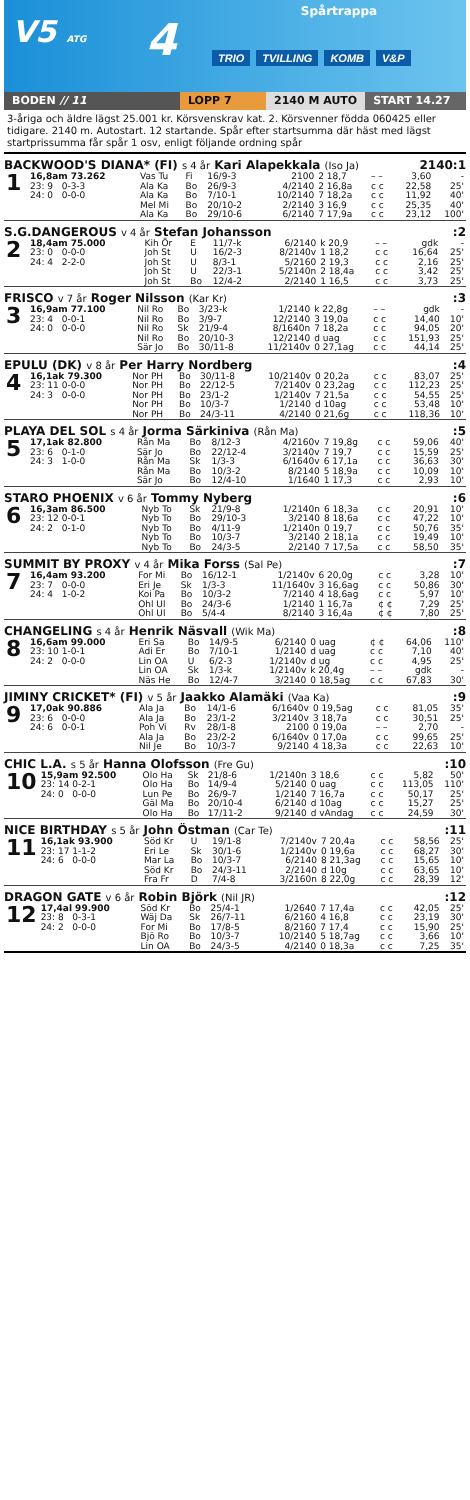V5 ATG
4
Spårtrappa
TRIO TVILLING KOMB V&P
BODEN // 11 LOPP 7 2140 M AUTO START 14.27
3-åriga och äldre lägst 25.001 kr. Körsvenskrav kat. 2. Körsvenner födda 060425 eller tidigare. 2140 m. Autostart. 12 startande. Spår efter startsumma där häst med lägst startprissumma får spår 1 osv, enligt följande ordning spår
BACKWOOD'S DIANA* (FI) s 4 år Kari Alapekkala (Iso Ja) 2140:1
| 1 | 16,8am 73.262 | Vas Tu | Fi | 16/9-3 | 2100 | 2 18,7 | – – | 3,60 | - |
| | 23: 9 0-3-3 | Ala Ka | Bo | 26/9-3 | 4/2140 | 2 16,8a | c c | 22,58 | 25' |
| | 24: 0 0-0-0 | Ala Ka | Bo | 7/10-1 | 10/2140 | 7 18,2a | c c | 11,92 | 40' |
| | | Mel Mi | Bo | 20/10-2 | 2/2140 | 3 16,9 | c c | 25,35 | 40' |
| | | Ala Ka | Bo | 29/10-6 | 6/2140 | 7 17,9a | c c | 23,12 | 100' |
S.G.DANGEROUS v 4 år Stefan Johansson:2
| 2 | 18,4am 75.000 | Kih Ör | E | 11/7-k | 6/2140 | k 20,9 | – – | gdk | - |
| | 23: 0 0-0-0 | Joh St | U | 16/2-3 | 8/2140v | 1 18,2 | c c | 16,64 | 25' |
| | 24: 4 2-2-0 | Joh St | U | 8/3-1 | 5/2160 | 2 19,3 | c c | 2,16 | 25' |
| | | Joh St | U | 22/3-1 | 5/2140n | 2 18,4a | c c | 3,42 | 25' |
| | | Joh St | Bo | 12/4-2 | 2/2140 | 1 16,5 | c c | 3,73 | 25' |
FRISCO v 7 år Roger Nilsson (Kar Kr):3
| 3 | 16,9am 77.100 | Nil Ro | Bo | 3/23-k | 1/2140 | k 22,8g | – – | gdk | - |
| | 23: 4 0-0-1 | Nil Ro | Bo | 3/9-7 | 12/2140 | 3 19,0a | c c | 14,40 | 10' |
| | 24: 0 0-0-0 | Nil Ro | Sk | 21/9-4 | 8/1640n | 7 18,2a | c c | 94,05 | 20' |
| | | Nil Ro | Bo | 20/10-3 | 12/2140 | d uag | c c | 151,93 | 25' |
| | | Sär Jo | Bo | 30/11-8 | 11/2140v | 0 27,1ag | c c | 44,14 | 25' |
EPULU (DK) v 8 år Per Harry Nordberg:4
| 4 | 16,1ak 79.300 | Nor PH | Bo | 30/11-8 | 10/2140v | 0 20,2a | c c | 83,07 | 25' |
| | 23: 11 0-0-0 | Nor PH | Bo | 22/12-5 | 7/2140v | 0 23,2ag | c c | 112,23 | 25' |
| | 24: 3 0-0-0 | Nor PH | Bo | 23/1-2 | 1/2140v | 7 21,5a | c c | 54,55 | 25' |
| | | Nor PH | Bo | 10/3-7 | 1/2140 | d 10ag | c c | 53,48 | 10' |
| | | Nor PH | Bo | 24/3-11 | 4/2140 | 0 21,6g | c c | 118,36 | 10' |
PLAYA DEL SOL s 4 år Jorma Särkiniva (Rån Ma):5
| 5 | 17,1ak 82.800 | Rån Ma | Bo | 8/12-3 | 4/2160v | 7 19,8g | c c | 59,06 | 40' |
| | 23: 6 0-1-0 | Sär Jo | Bo | 22/12-4 | 3/2140v | 7 19,7 | c c | 15,59 | 25' |
| | 24: 3 1-0-0 | Rån Ma | Sk | 1/3-3 | 6/1640v | 6 17,1a | c c | 36,63 | 30' |
| | | Rån Ma | Bo | 10/3-2 | 8/2140 | 5 18,9a | c c | 10,09 | 10' |
| | | Sär Jo | Bo | 12/4-10 | 1/1640 | 1 17,3 | c c | 2,93 | 10' |
STARO PHOENIX v 6 år Tommy Nyberg:6
| 6 | 16,3am 86.500 | Nyb To | Sk | 21/9-8 | 1/2140n | 6 18,3a | c c | 20,91 | 10' |
| | 23: 12 0-0-1 | Nyb To | Bo | 29/10-3 | 3/2140 | 8 18,6a | c c | 47,22 | 10' |
| | 24: 2 0-1-0 | Nyb To | Bo | 4/11-9 | 1/2140n | 0 19,7 | c c | 50,76 | 35' |
| | | Nyb To | Bo | 10/3-7 | 3/2140 | 2 18,1a | c c | 19,49 | 10' |
| | | Nyb To | Bo | 24/3-5 | 2/2140 | 7 17,5a | c c | 58,50 | 35' |
SUMMIT BY PROXY v 4 år Mika Forss (Sal Pe):7
| 7 | 16,4am 93.200 | For Mi | Bo | 16/12-1 | 1/2140v | 6 20,0g | c c | 3,28 | 10' |
| | 23: 7 0-0-0 | Eri Je | Sk | 1/3-3 | 11/1640v | 3 16,6ag | c c | 50,86 | 30' |
| | 24: 4 1-0-2 | Koi Pa | Bo | 10/3-2 | 7/2140 | 4 18,6ag | c c | 5,97 | 10' |
| | | Ohl Ul | Bo | 24/3-6 | 1/2140 | 1 16,7a | ¢ ¢ | 7,29 | 25' |
| | | Ohl Ul | Bo | 5/4-4 | 8/2140 | 3 16,4a | ¢ ¢ | 7,80 | 25' |
CHANGELING s 4 år Henrik Näsvall (Wik Ma):8
| 8 | 16,6am 99.000 | Eri Sa | Bo | 14/9-5 | 6/2140 | 0 uag | ¢ ¢ | 64,06 | 110' |
| | 23: 10 1-0-1 | Adi Er | Bo | 7/10-1 | 1/2140 | d uag | c c | 7,10 | 40' |
| | 24: 2 0-0-0 | Lin OA | U | 6/2-3 | 1/2140v | d ug | c c | 4,95 | 25' |
| | | Lin OA | Sk | 1/3-k | 1/2140v | k 20,4g | – – | gdk | - |
| | | Näs He | Bo | 12/4-7 | 3/2140 | 0 18,5ag | c c | 67,83 | 30' |
JIMINY CRICKET* (FI) v 5 år Jaakko Alamäki (Vaa Ka):9
| 9 | 17,0ak 90.886 | Ala Ja | Bo | 14/1-6 | 6/1640v | 0 19,5ag | c c | 81,05 | 35' |
| | 23: 6 0-0-0 | Ala Ja | Bo | 23/1-2 | 3/2140v | 3 18,7a | c c | 30,51 | 25' |
| | 24: 6 0-0-1 | Poh Vi | Rv | 28/1-8 | 2100 | 0 19,0a | – – | 2,70 | - |
| | | Ala Ja | Bo | 23/2-2 | 6/1640v | 0 17,0a | c c | 99,65 | 25' |
| | | Nil Je | Bo | 10/3-7 | 9/2140 | 4 18,3a | c c | 22,63 | 10' |
CHIC L.A. s 5 år Hanna Olofsson (Fre Gu):10
| 10 | 15,9am 92.500 | Olo Ha | Sk | 21/8-6 | 1/2140n | 3 18,6 | c c | 5,82 | 50' |
| | 23: 14 0-2-1 | Olo Ha | Bo | 14/9-4 | 5/2140 | 0 uag | c c | 113,05 | 110' |
| | 24: 0 0-0-0 | Lun Pe | Bo | 26/9-7 | 1/2140 | 7 16,7a | c c | 50,17 | 25' |
| | | Gäl Ma | Bo | 20/10-4 | 6/2140 | d 10ag | c c | 15,27 | 25' |
| | | Olo Ha | Bo | 17/11-2 | 9/2140 | d vAndag | c c | 24,59 | 30' |
NICE BIRTHDAY s 5 år John Östman (Car Te):11
| 11 | 16,1ak 93.900 | Söd Kr | U | 19/1-8 | 7/2140v | 7 20,4a | c c | 58,56 | 25' |
| | 23: 17 1-1-2 | Eri Le | Sk | 30/1-6 | 1/2140v | 0 19,6a | c c | 68,27 | 30' |
| | 24: 6 0-0-0 | Mar La | Bo | 10/3-7 | 6/2140 | 8 21,3ag | c c | 15,65 | 10' |
| | | Söd Kr | Bo | 24/3-11 | 2/2140 | d 10g | c c | 63,65 | 10' |
| | | Fra Fr | D | 7/4-8 | 3/2160n | 8 22,0g | c c | 28,39 | 12' |
DRAGON GATE v 6 år Robin Björk (Nil JR):12
| 12 | 17,4al 99.900 | Söd Kr | Bo | 25/4-1 | 1/2640 | 7 17,4a | c c | 42,05 | 25' |
| | 23: 8 0-3-1 | Wäj Da | Sk | 26/7-11 | 6/2160 | 4 16,8 | c c | 23,19 | 30' |
| | 24: 2 0-0-0 | For Mi | Bo | 17/8-5 | 8/2160 | 7 17,4 | c c | 15,90 | 25' |
| | | Bjö Ro | Bo | 10/3-7 | 10/2140 | 5 18,7ag | c c | 3,66 | 10' |
| | | Lin OA | Bo | 24/3-5 | 4/2140 | 0 18,3a | c c | 7,25 | 35' |